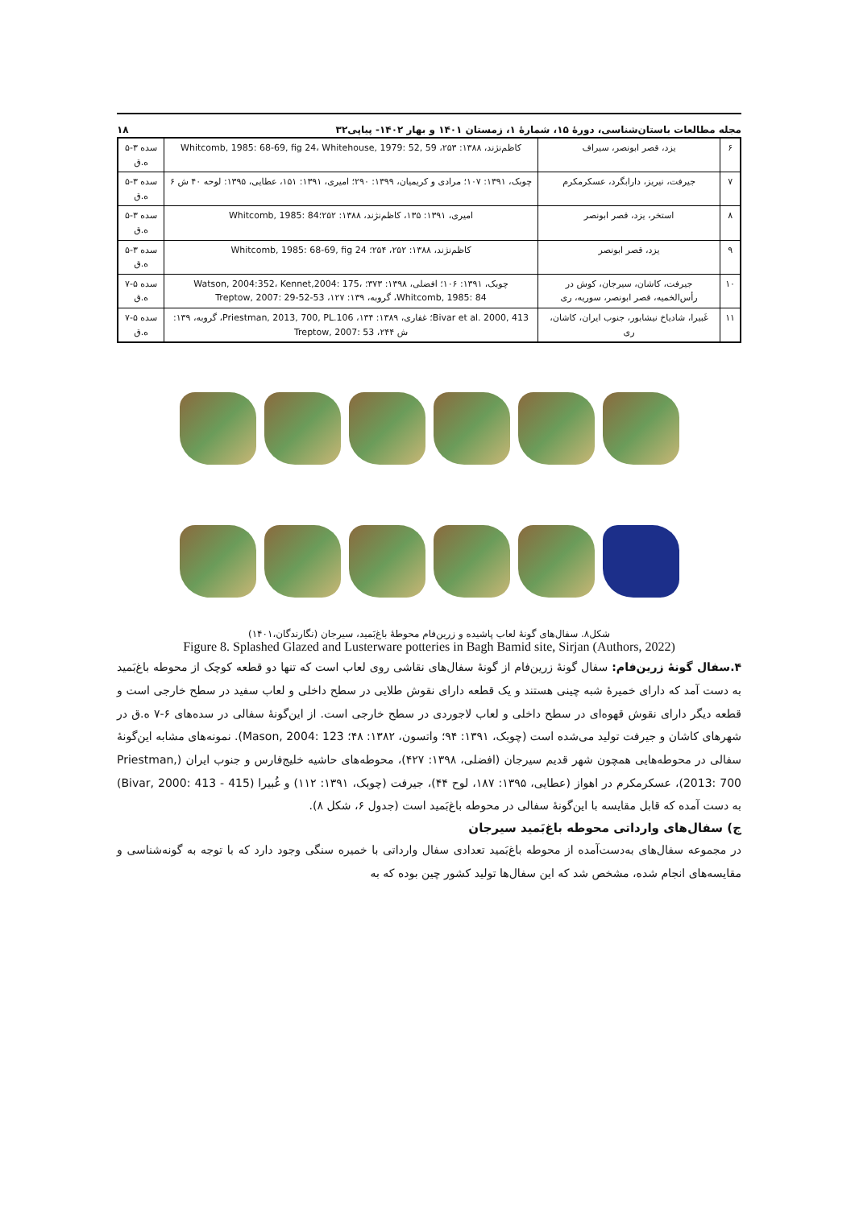مجله مطالعات باستان‌شناسی، دورهٔ ۱۵، شمارهٔ ۱، زمستان ۱۴۰۱ و بهار ۱۴۰۲- پیاپی۳۲ ۱۸
| ۶ | یزد، قصر ابونصر، سیراف | کاظم‌نژند، ۱۳۸۸: ۲۵۳، Whitcomb, 1985: 68-69, fig 24، Whitehouse, 1979: 52, 59 | سده ۳-۵ ه.ق |
| ۷ | جیرفت، نیریز، دارابگرد، عسکرمکرم | چوبک، ۱۳۹۱: ۱۰۷؛ مرادی و کریمیان، ۱۳۹۹: ۲۹۰؛ امیری، ۱۳۹۱: ۱۵۱، عطایی، ۱۳۹۵: لوحه ۴۰ ش ۶ | سده ۳-۵ ه.ق |
| ۸ | استخر، یزد، قصر ابونصر | امیری، ۱۳۹۱: ۱۳۵، کاظم‌نژند، ۱۳۸۸: ۲۵۲؛Whitcomb, 1985: 84 | سده ۳-۵ ه.ق |
| ۹ | یزد، قصر ابونصر | کاظم‌نژند، ۱۳۸۸: ۲۵۲، ۲۵۴؛ Whitcomb, 1985: 68-69, fig 24 | سده ۳-۵ ه.ق |
| ۱۰ | جیرفت، کاشان، سیرجان، کوش در رأس‌الخمیه، قصر ابونصر، سوریه، ری | چوبک، ۱۳۹۱: ۱۰۶؛ افضلی، ۱۳۹۸: ۳۷۳؛ Watson, 2004:352، Kennet,2004: 175، Whitcomb, 1985: 84، گروبه، ۱۳۹: ۱۲۷، Treptow, 2007: 29-52-53 | سده ۵-۷ ه.ق |
| ۱۱ | غَبیرا، شادیاخ نیشابور، جنوب ایران، کاشان، ری | Bivar et al. 2000, 413؛ غفاری، ۱۳۸۹: ۱۳۴، Priestman, 2013, 700, PL.106، گروبه، ۱۳۹: ش ۲۴۴، Treptow, 2007: 53 | سده ۵-۷ ه.ق |
شکل۸. سفال‌های گونهٔ لعاب پاشیده و زرین‌فام محوطهٔ باغ‌بَمید، سیرجان (نگارندگان،۱۴۰۱)
Figure 8. Splashed Glazed and Lusterware potteries in Bagh Bamid site, Sirjan (Authors, 2022)
۴.سفال گونهٔ زرین‌فام: سفال گونهٔ زرین‌فام از گونهٔ سفال‌های نقاشی روی لعاب است که تنها دو قطعه کوچک از محوطه باغ‌بَمید به دست آمد که دارای خمیرهٔ شبه چینی هستند و یک قطعه دارای نقوش طلایی در سطح داخلی و لعاب سفید در سطح خارجی است و قطعه دیگر دارای نقوش قهوه‌ای در سطح داخلی و لعاب لاجوردی در سطح خارجی است. از این‌گونهٔ سفالی در سده‌های ۶-۷ ه.ق در شهرهای کاشان و جیرفت تولید می‌شده است (چوبک، ۱۳۹۱: ۹۴؛ واتسون، ۱۳۸۲: ۴۸؛ Mason, 2004: 123). نمونه‌های مشابه این‌گونهٔ سفالی در محوطه‌هایی همچون شهر قدیم سیرجان (افضلی، ۱۳۹۸: ۴۲۷)، محوطه‌های حاشیه خلیج‌فارس و جنوب ایران (Priestman, 2013: 700)، عسکرمکرم در اهواز (عطایی، ۱۳۹۵: ۱۸۷، لوح ۴۴)، جیرفت (چوبک، ۱۳۹۱: ۱۱۲) و غُبیرا (Bivar, 2000: 413 - 415) به دست آمده که قابل مقایسه با این‌گونهٔ سفالی در محوطه باغ‌بَمید است (جدول ۶، شکل ۸).
ج) سفال‌های وارداتی محوطه باغ‌بَمید سیرجان
در مجموعه سفال‌های به‌دست‌آمده از محوطه باغ‌بَمید تعدادی سفال وارداتی با خمیره سنگی وجود دارد که با توجه به گونه‌شناسی و مقایسه‌های انجام شده، مشخص شد که این سفال‌ها تولید کشور چین بوده که به